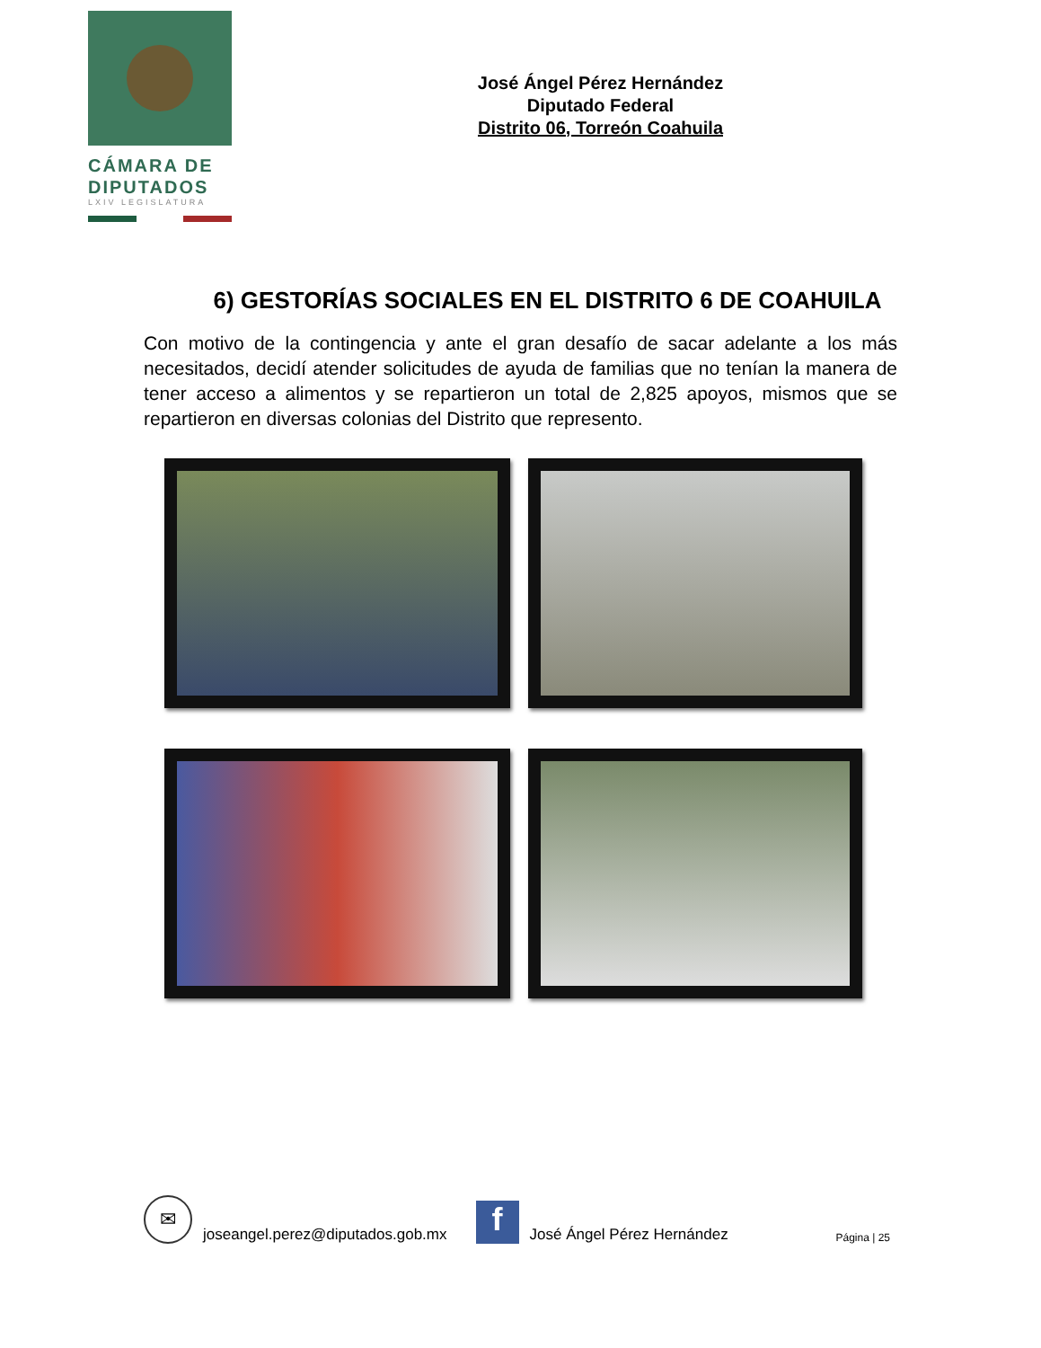CÁMARA DE
DIPUTADOS
LXIV LEGISLATURA
José Ángel Pérez Hernández
Diputado Federal
Distrito 06, Torreón Coahuila
6) GESTORÍAS SOCIALES EN EL DISTRITO 6 DE COAHUILA
Con motivo de la contingencia y ante el gran desafío de sacar adelante a los más necesitados, decidí atender solicitudes de ayuda de familias que no tenían la manera de tener acceso a alimentos y se repartieron un total de 2,825 apoyos, mismos que se repartieron en diversas colonias del Distrito que represento.
✉
joseangel.perez@diputados.gob.mx
f
José Ángel Pérez Hernández Página | 25